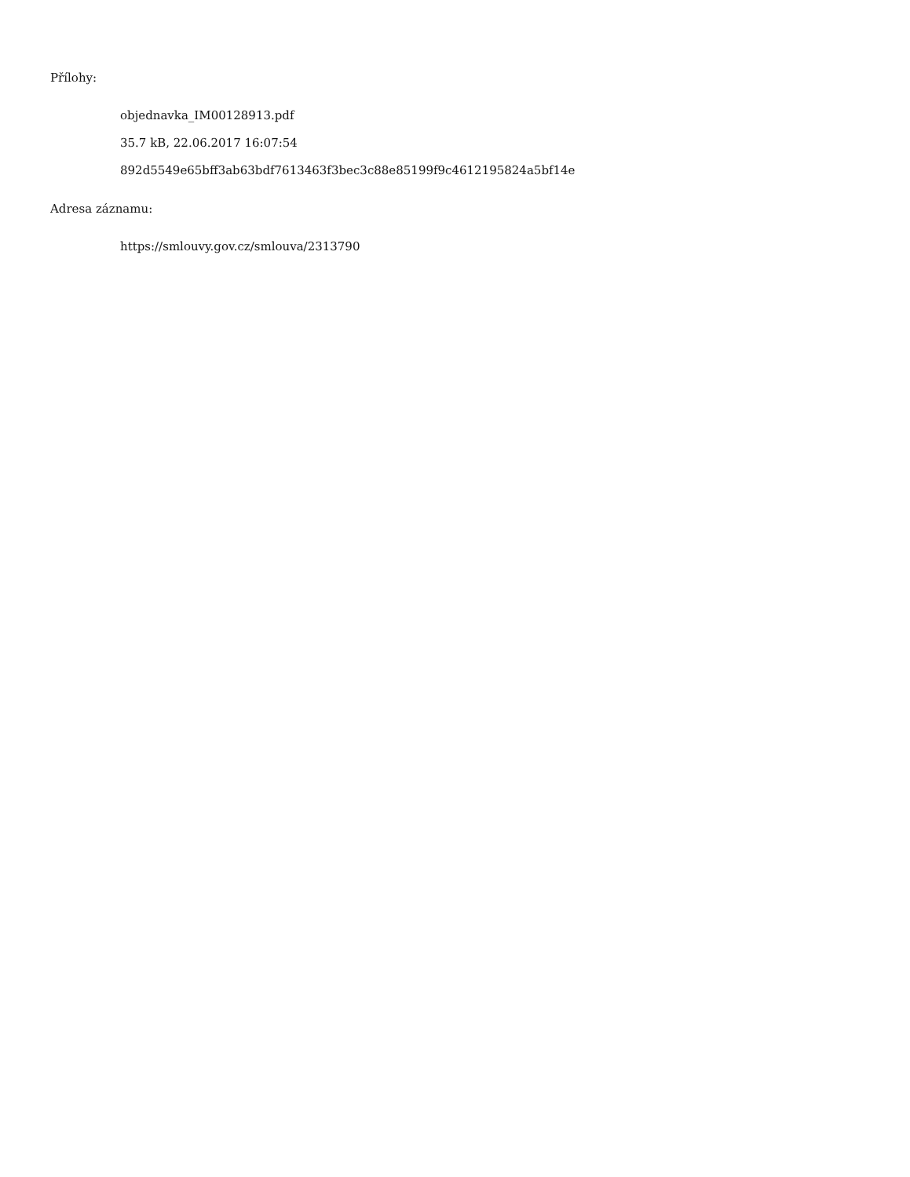Přílohy:
objednavka_IM00128913.pdf
35.7 kB, 22.06.2017 16:07:54
892d5549e65bff3ab63bdf7613463f3bec3c88e85199f9c4612195824a5bf14e
Adresa záznamu:
https://smlouvy.gov.cz/smlouva/2313790